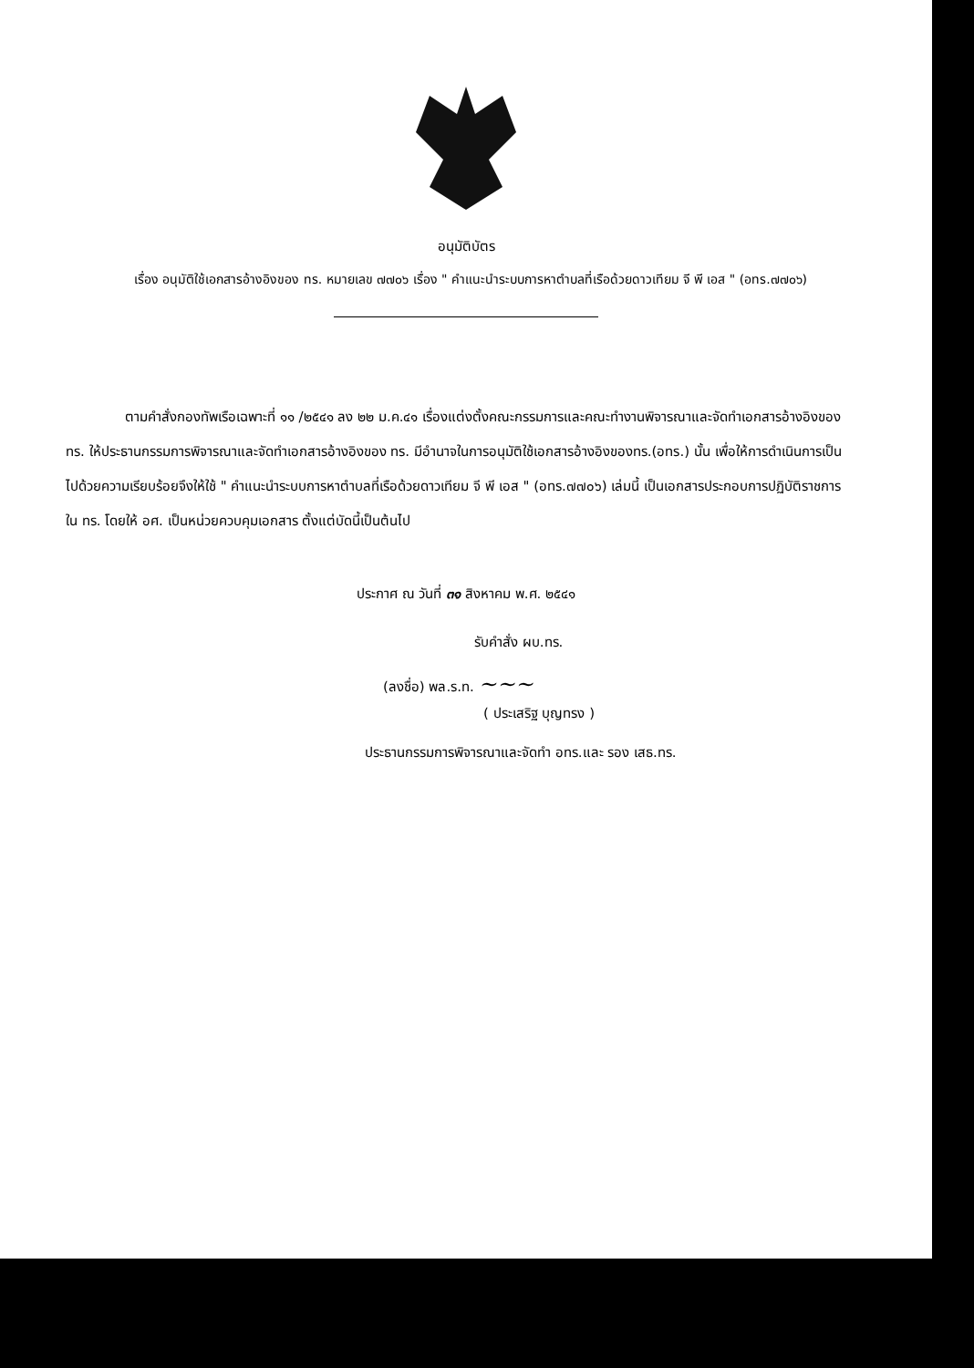อนุมัติบัตร
เรื่อง อนุมัติใช้เอกสารอ้างอิงของ ทร. หมายเลข ๗๗๐๖ เรื่อง " คำแนะนำระบบการหาตำบลที่เรือด้วยดาวเทียม จี พี เอส " (อทร.๗๗๐๖)
ตามคำสั่งกองทัพเรือเฉพาะที่ ๑๑ /๒๕๔๑ ลง ๒๒ ม.ค.๔๑ เรื่องแต่งตั้งคณะกรรมการและคณะทำงานพิจารณาและจัดทำเอกสารอ้างอิงของ ทร. ให้ประธานกรรมการพิจารณาและจัดทำเอกสารอ้างอิงของ ทร. มีอำนาจในการอนุมัติใช้เอกสารอ้างอิงของทร.(อทร.) นั้น เพื่อให้การดำเนินการเป็นไปด้วยความเรียบร้อยจึงให้ใช้ " คำแนะนำระบบการหาตำบลที่เรือด้วยดาวเทียม จี พี เอส " (อทร.๗๗๐๖) เล่มนี้ เป็นเอกสารประกอบการปฏิบัติราชการใน ทร. โดยให้ อศ. เป็นหน่วยควบคุมเอกสาร ตั้งแต่บัดนี้เป็นต้นไป
ประกาศ ณ วันที่ ๓๑ สิงหาคม พ.ศ. ๒๕๔๑
รับคำสั่ง ผบ.ทร.
(ลงชื่อ) พล.ร.ท. ~~~
( ประเสริฐ บุญทรง )
ประธานกรรมการพิจารณาและจัดทำ อทร.และ รอง เสธ.ทร.